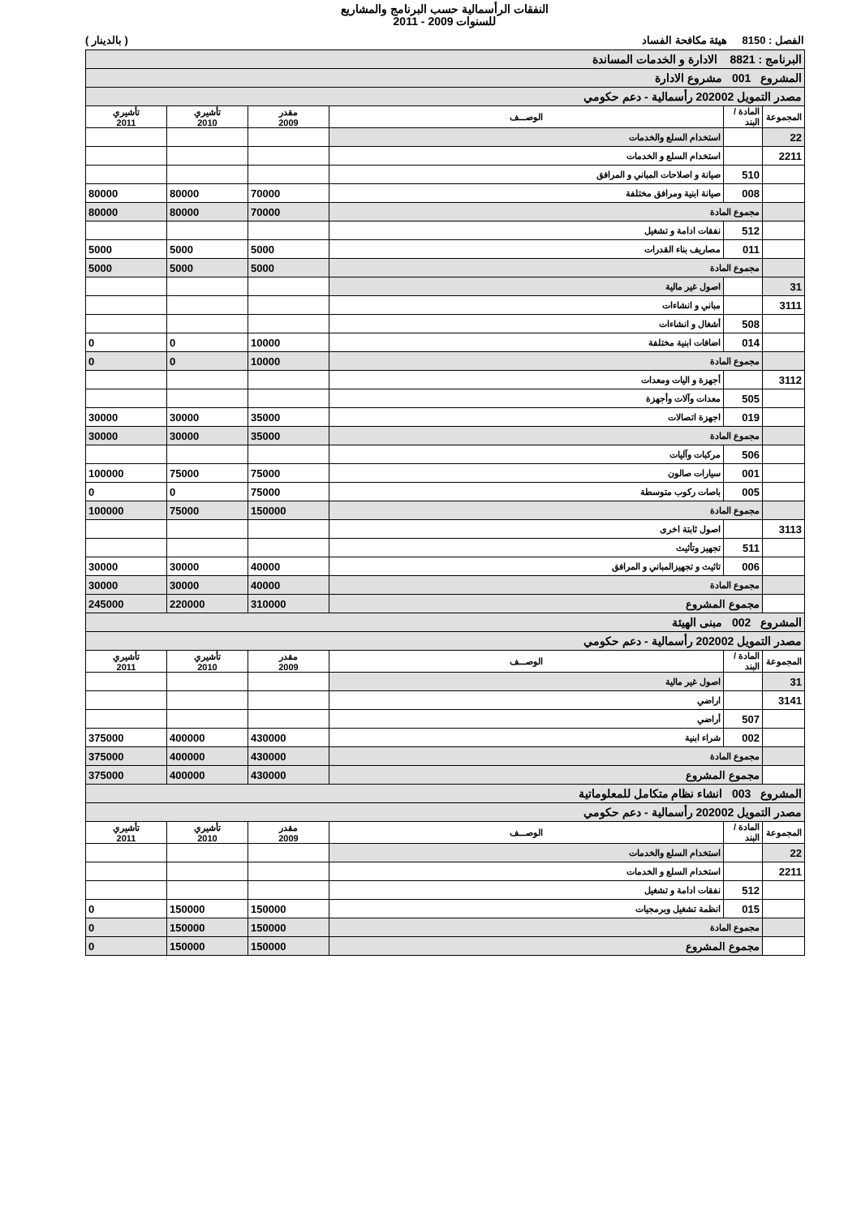النفقات الرأسمالية حسب البرنامج والمشاريع
للسنوات 2009 - 2011
الفصل : 8150 هيئة مكافحة الفساد ( بالدينار )
| البرنامج : 8821 الادارة و الخدمات المساندة | | | | | |
| المشروع 001 مشروع الادارة | | | | | |
| مصدر التمويل 202002 رأسمالية - دعم حكومي | | | | | |
| المجموعة | المادة / البند | الوصـــف | مقدر 2009 | تأشيري 2010 | تأشيري 2011 |
| 22 | | استخدام السلع والخدمات | | | |
| 2211 | | استخدام السلع و الخدمات | | | |
| | 510 | صيانة و اصلاحات المباني و المرافق | | | |
| | 008 | صيانة ابنية ومرافق مختلفة | 70000 | 80000 | 80000 |
| | مجموع المادة | | 70000 | 80000 | 80000 |
| | 512 | نفقات ادامة و تشغيل | | | |
| | 011 | مصاريف بناء القدرات | 5000 | 5000 | 5000 |
| | مجموع المادة | | 5000 | 5000 | 5000 |
| 31 | | اصول غير مالية | | | |
| 3111 | | مباني و انشاءات | | | |
| | 508 | أشغال و انشاءات | | | |
| | 014 | اضافات ابنية مختلفة | 10000 | 0 | 0 |
| | مجموع المادة | | 10000 | 0 | 0 |
| 3112 | | أجهزة و اليات ومعدات | | | |
| | 505 | معدات وآلات وأجهزة | | | |
| | 019 | اجهزة اتصالات | 35000 | 30000 | 30000 |
| | مجموع المادة | | 35000 | 30000 | 30000 |
| | 506 | مركبات وآليات | | | |
| | 001 | سيارات صالون | 75000 | 75000 | 100000 |
| | 005 | باصات ركوب متوسطة | 75000 | 0 | 0 |
| | مجموع المادة | | 150000 | 75000 | 100000 |
| 3113 | | اصول ثابتة اخرى | | | |
| | 511 | تجهيز وتأثيث | | | |
| | 006 | تاثيث و تجهيزالمباني و المرافق | 40000 | 30000 | 30000 |
| | مجموع المادة | | 40000 | 30000 | 30000 |
| | مجموع المشروع | | 310000 | 220000 | 245000 |
| المشروع 002 مبنى الهيئة | | | | | |
| مصدر التمويل 202002 رأسمالية - دعم حكومي | | | | | |
| المجموعة | المادة / البند | الوصـــف | مقدر 2009 | تأشيري 2010 | تأشيري 2011 |
| 31 | | اصول غير مالية | | | |
| 3141 | | اراضي | | | |
| | 507 | أراضي | | | |
| | 002 | شراء ابنية | 430000 | 400000 | 375000 |
| | مجموع المادة | | 430000 | 400000 | 375000 |
| | مجموع المشروع | | 430000 | 400000 | 375000 |
| المشروع 003 انشاء نظام متكامل للمعلوماتية | | | | | |
| مصدر التمويل 202002 رأسمالية - دعم حكومي | | | | | |
| المجموعة | المادة / البند | الوصـــف | مقدر 2009 | تأشيري 2010 | تأشيري 2011 |
| 22 | | استخدام السلع والخدمات | | | |
| 2211 | | استخدام السلع و الخدمات | | | |
| | 512 | نفقات ادامة و تشغيل | | | |
| | 015 | انظمة تشغيل وبرمجيات | 150000 | 150000 | 0 |
| | مجموع المادة | | 150000 | 150000 | 0 |
| | مجموع المشروع | | 150000 | 150000 | 0 |